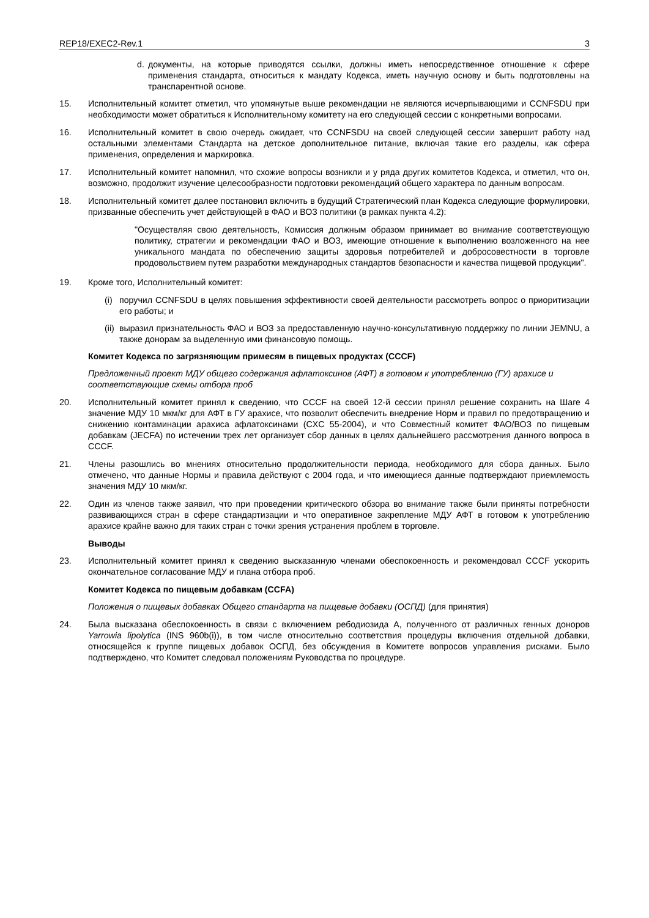REP18/EXEC2-Rev.1 3
d. документы, на которые приводятся ссылки, должны иметь непосредственное отношение к сфере применения стандарта, относиться к мандату Кодекса, иметь научную основу и быть подготовлены на транспарентной основе.
15. Исполнительный комитет отметил, что упомянутые выше рекомендации не являются исчерпывающими и CCNFSDU при необходимости может обратиться к Исполнительному комитету на его следующей сессии с конкретными вопросами.
16. Исполнительный комитет в свою очередь ожидает, что CCNFSDU на своей следующей сессии завершит работу над остальными элементами Стандарта на детское дополнительное питание, включая такие его разделы, как сфера применения, определения и маркировка.
17. Исполнительный комитет напомнил, что схожие вопросы возникли и у ряда других комитетов Кодекса, и отметил, что он, возможно, продолжит изучение целесообразности подготовки рекомендаций общего характера по данным вопросам.
18. Исполнительный комитет далее постановил включить в будущий Стратегический план Кодекса следующие формулировки, призванные обеспечить учет действующей в ФАО и ВОЗ политики (в рамках пункта 4.2):
"Осуществляя свою деятельность, Комиссия должным образом принимает во внимание соответствующую политику, стратегии и рекомендации ФАО и ВОЗ, имеющие отношение к выполнению возложенного на нее уникального мандата по обеспечению защиты здоровья потребителей и добросовестности в торговле продовольствием путем разработки международных стандартов безопасности и качества пищевой продукции".
19. Кроме того, Исполнительный комитет:
(i) поручил CCNFSDU в целях повышения эффективности своей деятельности рассмотреть вопрос о приоритизации его работы; и
(ii) выразил признательность ФАО и ВОЗ за предоставленную научно-консультативную поддержку по линии JEMNU, а также донорам за выделенную ими финансовую помощь.
Комитет Кодекса по загрязняющим примесям в пищевых продуктах (CCCF)
Предложенный проект МДУ общего содержания афлатоксинов (АФТ) в готовом к употреблению (ГУ) арахисе и соответствующие схемы отбора проб
20. Исполнительный комитет принял к сведению, что CCCF на своей 12-й сессии принял решение сохранить на Шаге 4 значение МДУ 10 мкм/кг для АФТ в ГУ арахисе, что позволит обеспечить внедрение Норм и правил по предотвращению и снижению контаминации арахиса афлатоксинами (CXC 55-2004), и что Совместный комитет ФАО/ВОЗ по пищевым добавкам (JECFA) по истечении трех лет организует сбор данных в целях дальнейшего рассмотрения данного вопроса в CCCF.
21. Члены разошлись во мнениях относительно продолжительности периода, необходимого для сбора данных. Было отмечено, что данные Нормы и правила действуют с 2004 года, и что имеющиеся данные подтверждают приемлемость значения МДУ 10 мкм/кг.
22. Один из членов также заявил, что при проведении критического обзора во внимание также были приняты потребности развивающихся стран в сфере стандартизации и что оперативное закрепление МДУ АФТ в готовом к употреблению арахисе крайне важно для таких стран с точки зрения устранения проблем в торговле.
Выводы
23. Исполнительный комитет принял к сведению высказанную членами обеспокоенность и рекомендовал CCCF ускорить окончательное согласование МДУ и плана отбора проб.
Комитет Кодекса по пищевым добавкам (CCFA)
Положения о пищевых добавках Общего стандарта на пищевые добавки (ОСПД) (для принятия)
24. Была высказана обеспокоенность в связи с включением ребодиозида А, полученного от различных генных доноров Yarrowia lipolytica (INS 960b(i)), в том числе относительно соответствия процедуры включения отдельной добавки, относящейся к группе пищевых добавок ОСПД, без обсуждения в Комитете вопросов управления рисками. Было подтверждено, что Комитет следовал положениям Руководства по процедуре.